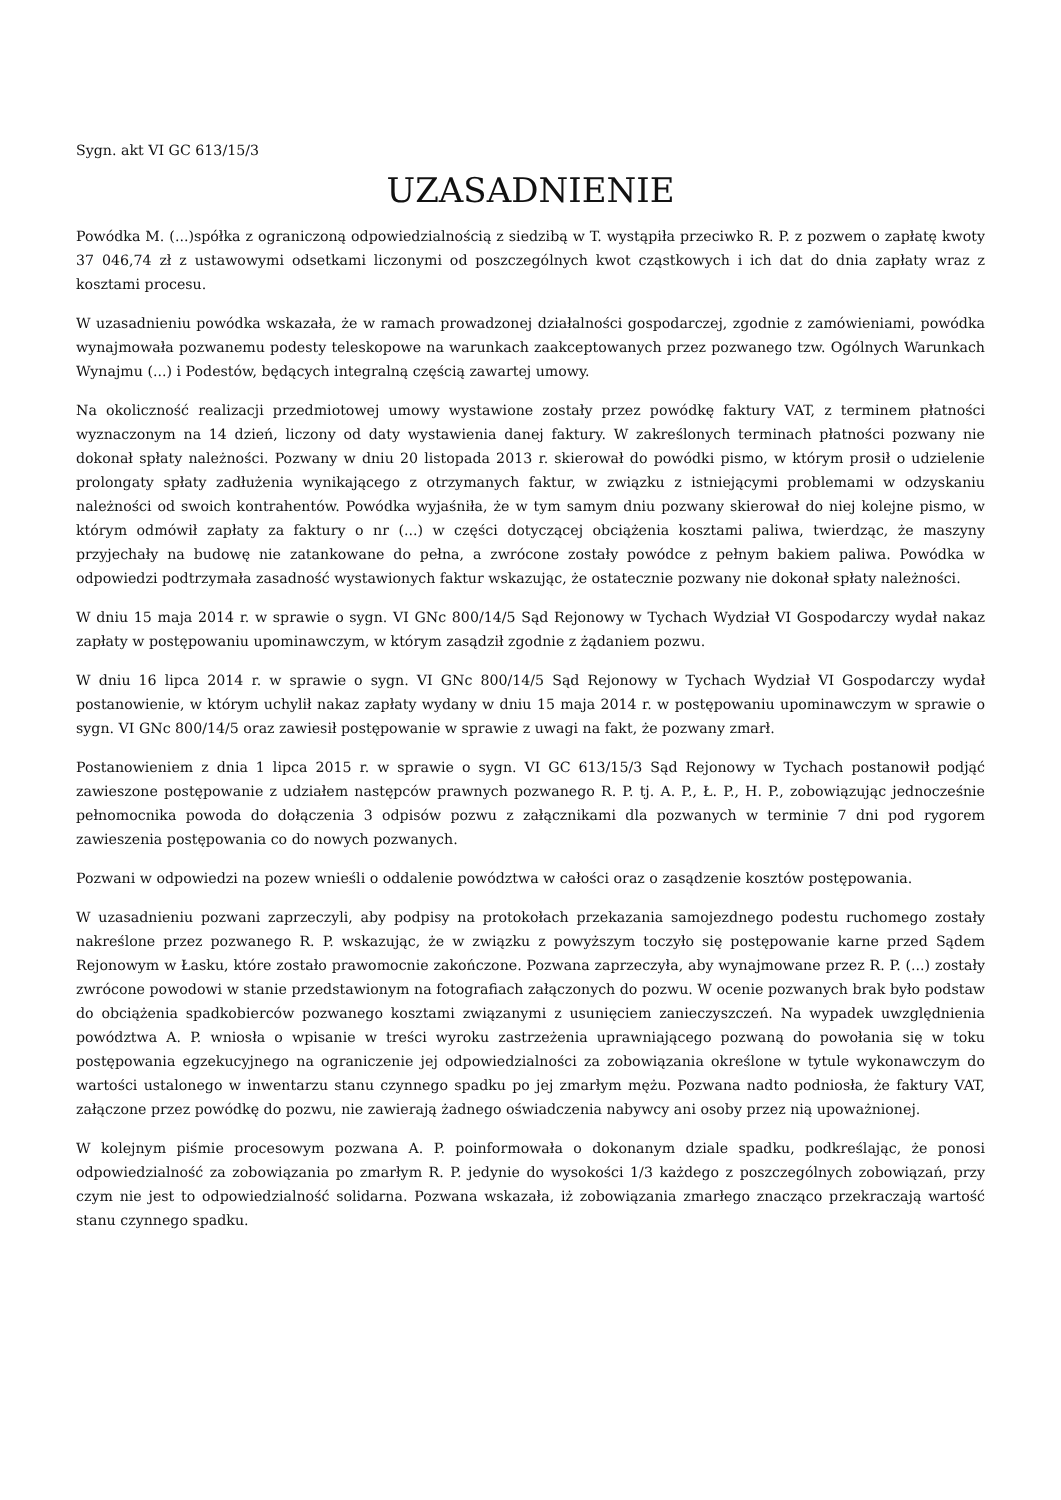Sygn. akt VI GC 613/15/3
UZASADNIENIE
Powódka M. (...)spółka z ograniczoną odpowiedzialnością z siedzibą w T. wystąpiła przeciwko R. P. z pozwem o zapłatę kwoty 37 046,74 zł z ustawowymi odsetkami liczonymi od poszczególnych kwot cząstkowych i ich dat do dnia zapłaty wraz z kosztami procesu.
W uzasadnieniu powódka wskazała, że w ramach prowadzonej działalności gospodarczej, zgodnie z zamówieniami, powódka wynajmowała pozwanemu podesty teleskopowe na warunkach zaakceptowanych przez pozwanego tzw. Ogólnych Warunkach Wynajmu (...) i Podestów, będących integralną częścią zawartej umowy.
Na okoliczność realizacji przedmiotowej umowy wystawione zostały przez powódkę faktury VAT, z terminem płatności wyznaczonym na 14 dzień, liczony od daty wystawienia danej faktury. W zakreślonych terminach płatności pozwany nie dokonał spłaty należności. Pozwany w dniu 20 listopada 2013 r. skierował do powódki pismo, w którym prosił o udzielenie prolongaty spłaty zadłużenia wynikającego z otrzymanych faktur, w związku z istniejącymi problemami w odzyskaniu należności od swoich kontrahentów. Powódka wyjaśniła, że w tym samym dniu pozwany skierował do niej kolejne pismo, w którym odmówił zapłaty za faktury o nr (...) w części dotyczącej obciążenia kosztami paliwa, twierdząc, że maszyny przyjechały na budowę nie zatankowane do pełna, a zwrócone zostały powódce z pełnym bakiem paliwa. Powódka w odpowiedzi podtrzymała zasadność wystawionych faktur wskazując, że ostatecznie pozwany nie dokonał spłaty należności.
W dniu 15 maja 2014 r. w sprawie o sygn. VI GNc 800/14/5 Sąd Rejonowy w Tychach Wydział VI Gospodarczy wydał nakaz zapłaty w postępowaniu upominawczym, w którym zasądził zgodnie z żądaniem pozwu.
W dniu 16 lipca 2014 r. w sprawie o sygn. VI GNc 800/14/5 Sąd Rejonowy w Tychach Wydział VI Gospodarczy wydał postanowienie, w którym uchylił nakaz zapłaty wydany w dniu 15 maja 2014 r. w postępowaniu upominawczym w sprawie o sygn. VI GNc 800/14/5 oraz zawiesił postępowanie w sprawie z uwagi na fakt, że pozwany zmarł.
Postanowieniem z dnia 1 lipca 2015 r. w sprawie o sygn. VI GC 613/15/3 Sąd Rejonowy w Tychach postanowił podjąć zawieszone postępowanie z udziałem następców prawnych pozwanego R. P. tj. A. P., Ł. P., H. P., zobowiązując jednocześnie pełnomocnika powoda do dołączenia 3 odpisów pozwu z załącznikami dla pozwanych w terminie 7 dni pod rygorem zawieszenia postępowania co do nowych pozwanych.
Pozwani w odpowiedzi na pozew wnieśli o oddalenie powództwa w całości oraz o zasądzenie kosztów postępowania.
W uzasadnieniu pozwani zaprzeczyli, aby podpisy na protokołach przekazania samojezdnego podestu ruchomego zostały nakreślone przez pozwanego R. P. wskazując, że w związku z powyższym toczyło się postępowanie karne przed Sądem Rejonowym w Łasku, które zostało prawomocnie zakończone. Pozwana zaprzeczyła, aby wynajmowane przez R. P. (...) zostały zwrócone powodowi w stanie przedstawionym na fotografiach załączonych do pozwu. W ocenie pozwanych brak było podstaw do obciążenia spadkobierców pozwanego kosztami związanymi z usunięciem zanieczyszczeń. Na wypadek uwzględnienia powództwa A. P. wniosła o wpisanie w treści wyroku zastrzeżenia uprawniającego pozwaną do powołania się w toku postępowania egzekucyjnego na ograniczenie jej odpowiedzialności za zobowiązania określone w tytule wykonawczym do wartości ustalonego w inwentarzu stanu czynnego spadku po jej zmarłym mężu. Pozwana nadto podniosła, że faktury VAT, załączone przez powódkę do pozwu, nie zawierają żadnego oświadczenia nabywcy ani osoby przez nią upoważnionej.
W kolejnym piśmie procesowym pozwana A. P. poinformowała o dokonanym dziale spadku, podkreślając, że ponosi odpowiedzialność za zobowiązania po zmarłym R. P. jedynie do wysokości 1/3 każdego z poszczególnych zobowiązań, przy czym nie jest to odpowiedzialność solidarna. Pozwana wskazała, iż zobowiązania zmarłego znacząco przekraczają wartość stanu czynnego spadku.